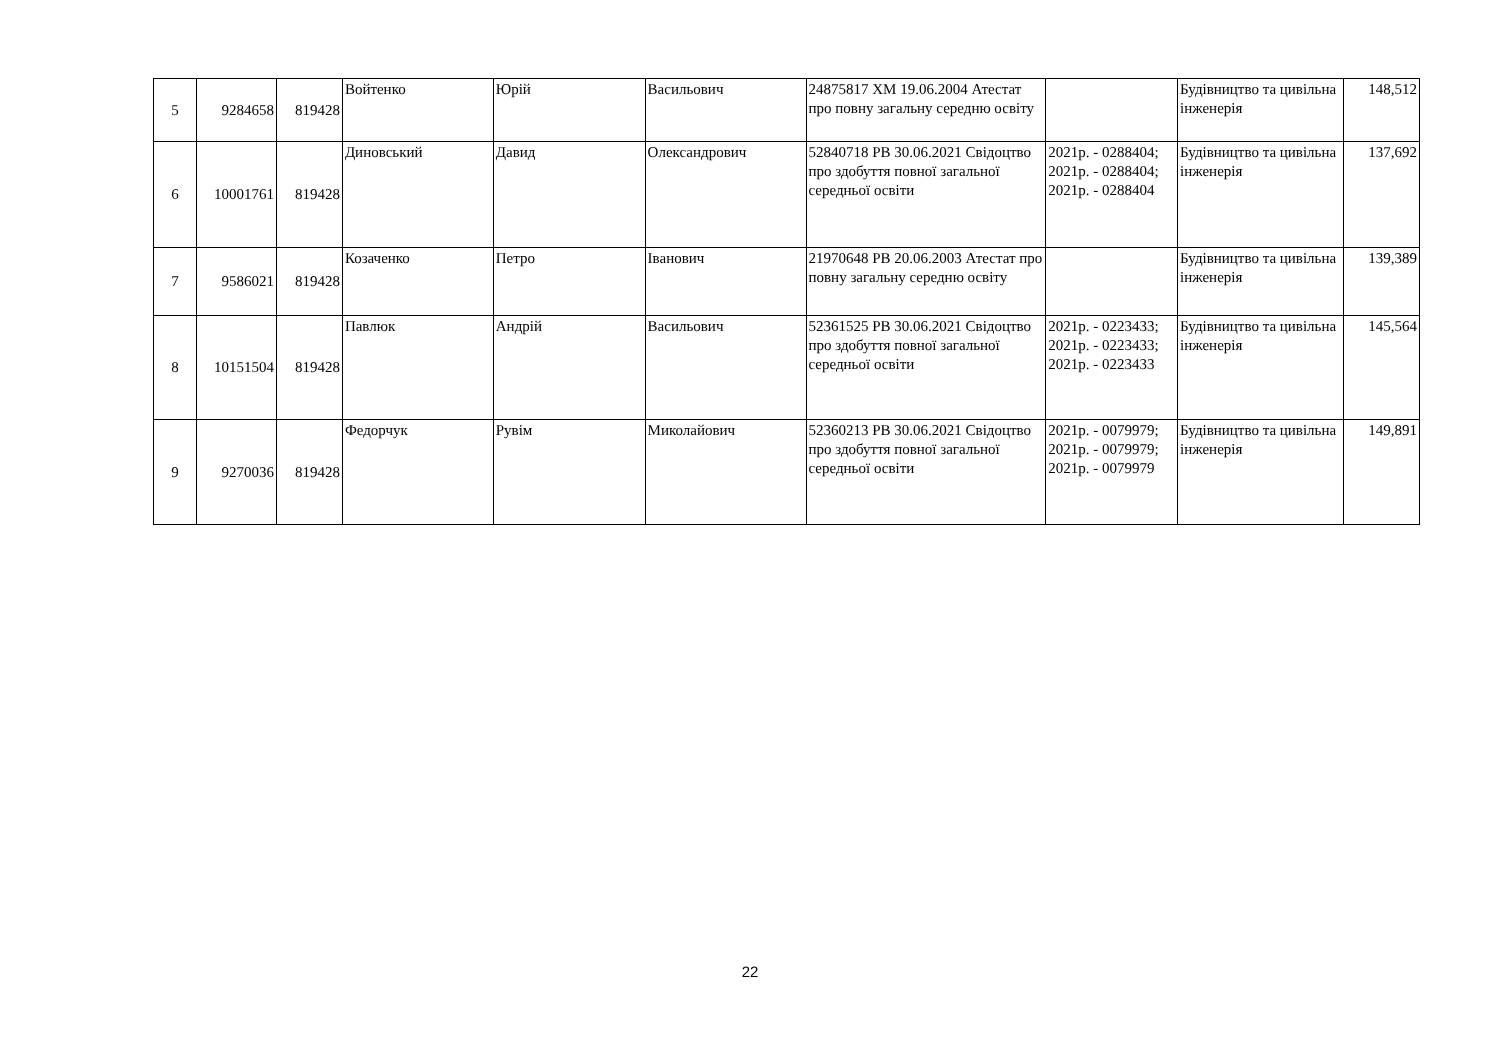| 5 | 9284658 | 819428 | Войтенко | Юрій | Васильович | 24875817 ХМ 19.06.2004 Атестат про повну загальну середню освіту | | Будівництво та цивільна інженерія | 148,512 |
| 6 | 10001761 | 819428 | Диновський | Давид | Олександрович | 52840718 PB 30.06.2021 Свідоцтво про здобуття повної загальної середньої освіти | 2021р. - 0288404; 2021р. - 0288404; 2021р. - 0288404 | Будівництво та цивільна інженерія | 137,692 |
| 7 | 9586021 | 819428 | Козаченко | Петро | Іванович | 21970648 PB 20.06.2003 Атестат про повну загальну середню освіту | | Будівництво та цивільна інженерія | 139,389 |
| 8 | 10151504 | 819428 | Павлюк | Андрій | Васильович | 52361525 PB 30.06.2021 Свідоцтво про здобуття повної загальної середньої освіти | 2021р. - 0223433; 2021р. - 0223433; 2021р. - 0223433 | Будівництво та цивільна інженерія | 145,564 |
| 9 | 9270036 | 819428 | Федорчук | Рувім | Миколайович | 52360213 PB 30.06.2021 Свідоцтво про здобуття повної загальної середньої освіти | 2021р. - 0079979; 2021р. - 0079979; 2021р. - 0079979 | Будівництво та цивільна інженерія | 149,891 |
22